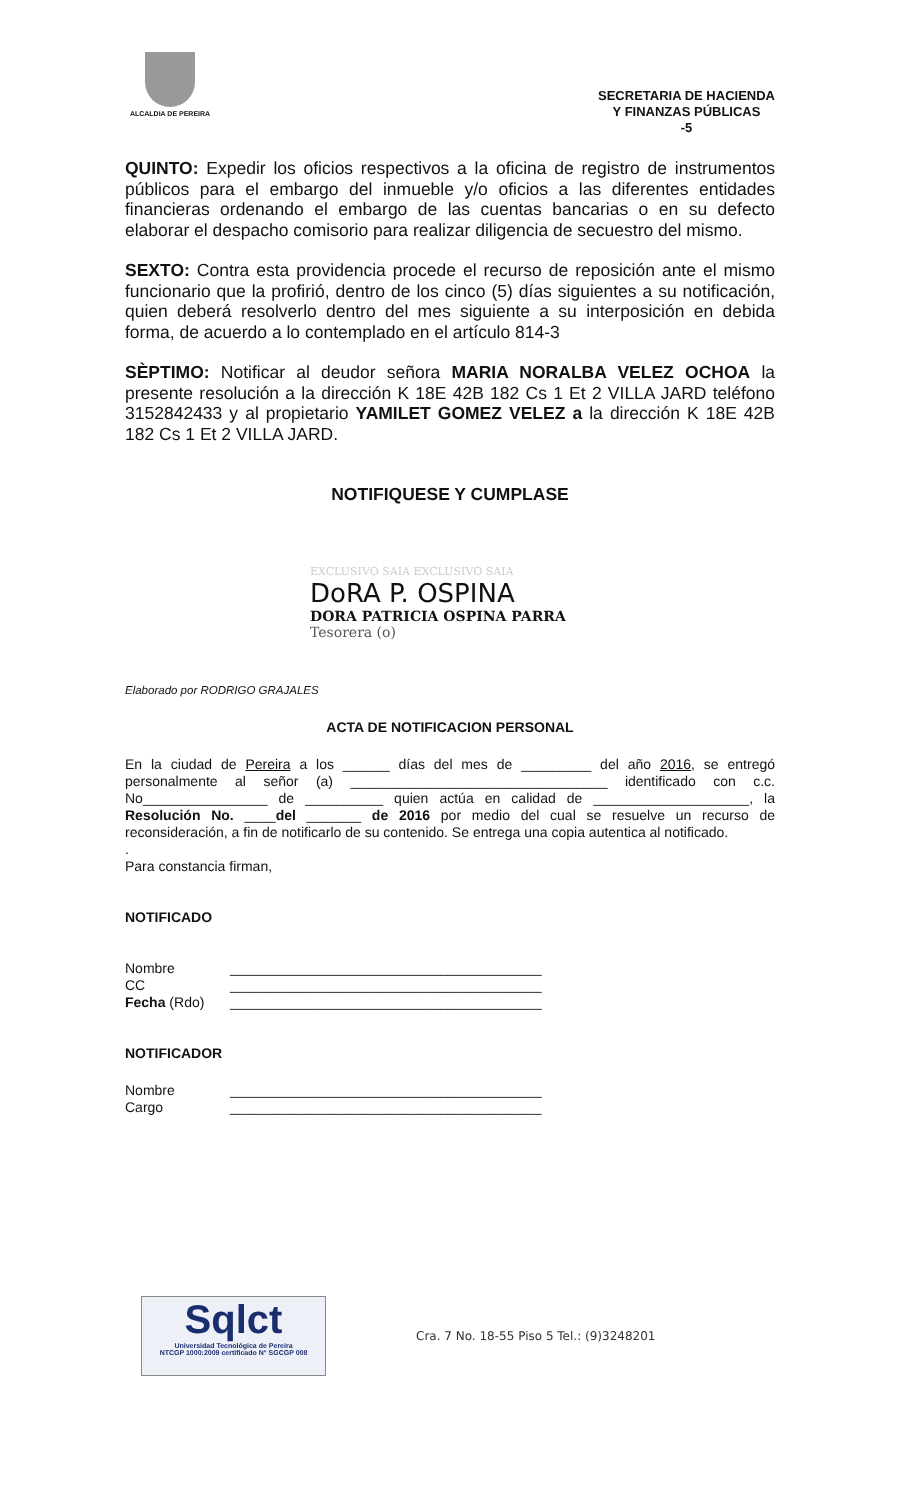ALCALDIA DE PEREIRA
SECRETARIA DE HACIENDA
Y FINANZAS PÚBLICAS
-5
QUINTO: Expedir los oficios respectivos a la oficina de registro de instrumentos públicos para el embargo del inmueble y/o oficios a las diferentes entidades financieras ordenando el embargo de las cuentas bancarias o en su defecto elaborar el despacho comisorio para realizar diligencia de secuestro del mismo.
SEXTO: Contra esta providencia procede el recurso de reposición ante el mismo funcionario que la profirió, dentro de los cinco (5) días siguientes a su notificación, quien deberá resolverlo dentro del mes siguiente a su interposición en debida forma, de acuerdo a lo contemplado en el artículo 814-3
SÈPTIMO: Notificar al deudor señora MARIA NORALBA VELEZ OCHOA la presente resolución a la dirección K 18E 42B 182 Cs 1 Et 2 VILLA JARD teléfono 3152842433 y al propietario YAMILET GOMEZ VELEZ a la dirección K 18E 42B 182 Cs 1 Et 2 VILLA JARD.
NOTIFIQUESE Y CUMPLASE
EXCLUSIVO SAIA EXCLUSIVO SAIA
DoRA P. OSPINA
DORA PATRICIA OSPINA PARRA
Tesorera (o)
Elaborado por RODRIGO GRAJALES
ACTA DE NOTIFICACION PERSONAL
En la ciudad de Pereira a los ______ días del mes de _________ del año 2016, se entregó personalmente al señor (a) _________________________________ identificado con c.c. No________________ de __________ quien actúa en calidad de ____________________, la Resolución No. ____del _______ de 2016 por medio del cual se resuelve un recurso de reconsideración, a fin de notificarlo de su contenido. Se entrega una copia autentica al notificado.
.
Para constancia firman,
NOTIFICADO
Nombre ________________________________________
CC ________________________________________
Fecha (Rdo) ________________________________________
NOTIFICADOR
Nombre ________________________________________
Cargo ________________________________________
Sqlct
Universidad Tecnológica de Pereira
NTCGP 1000:2009 certificado N° SGCGP 008
Cra. 7 No. 18-55 Piso 5 Tel.: (9)3248201